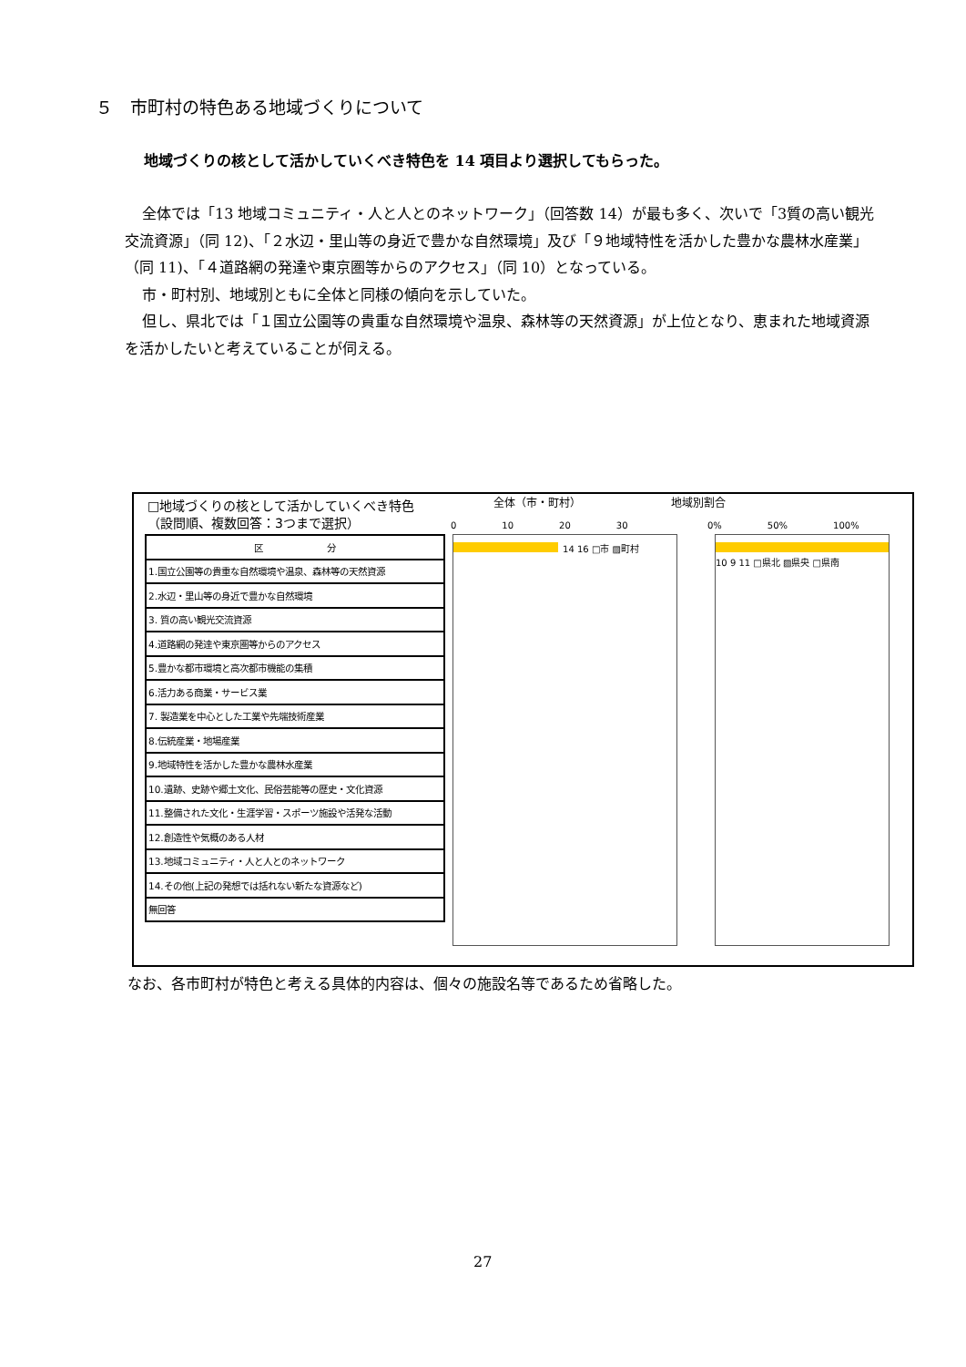５　市町村の特色ある地域づくりについて
地域づくりの核として活かしていくべき特色を 14 項目より選択してもらった。
全体では「13 地域コミュニティ・人と人とのネットワーク」（回答数 14）が最も多く、次いで「3質の高い観光交流資源」（同 12)、「２水辺・里山等の身近で豊かな自然環境」及び「９地域特性を活かした豊かな農林水産業」（同 11)、「４道路網の発達や東京圏等からのアクセス」（同 10）となっている。
市・町村別、地域別ともに全体と同様の傾向を示していた。
但し、県北では「１国立公園等の貴重な自然環境や温泉、森林等の天然資源」が上位となり、恵まれた地域資源を活かしたいと考えていることが伺える。
□地域づくりの核として活かしていくべき特色
（設問順、複数回答：3つまで選択）
全体（市・町村） 地域別割合
0　　　　　10　　　　　20　　　　　30
0%　　　　　50%　　　　　100%
| 区 分 |
| --- |
| 1.国立公園等の貴重な自然環境や温泉、森林等の天然資源 |
| 2.水辺・里山等の身近で豊かな自然環境 |
| 3. 質の高い観光交流資源 |
| 4.道路網の発達や東京圏等からのアクセス |
| 5.豊かな都市環境と高次都市機能の集積 |
| 6.活力ある商業・サービス業 |
| 7. 製造業を中心とした工業や先端技術産業 |
| 8.伝統産業・地場産業 |
| 9.地域特性を活かした豊かな農林水産業 |
| 10.遺跡、史跡や郷土文化、民俗芸能等の歴史・文化資源 |
| 11.整備された文化・生涯学習・スポーツ施設や活発な活動 |
| 12.創造性や気概のある人材 |
| 13.地域コミュニティ・人と人とのネットワーク |
| 14.その他(上記の発想では括れない新たな資源など) |
| 無回答 |
14 16 □市 ▨町村
10 9 11 □県北 ▨県央 □県南
なお、各市町村が特色と考える具体的内容は、個々の施設名等であるため省略した。
27